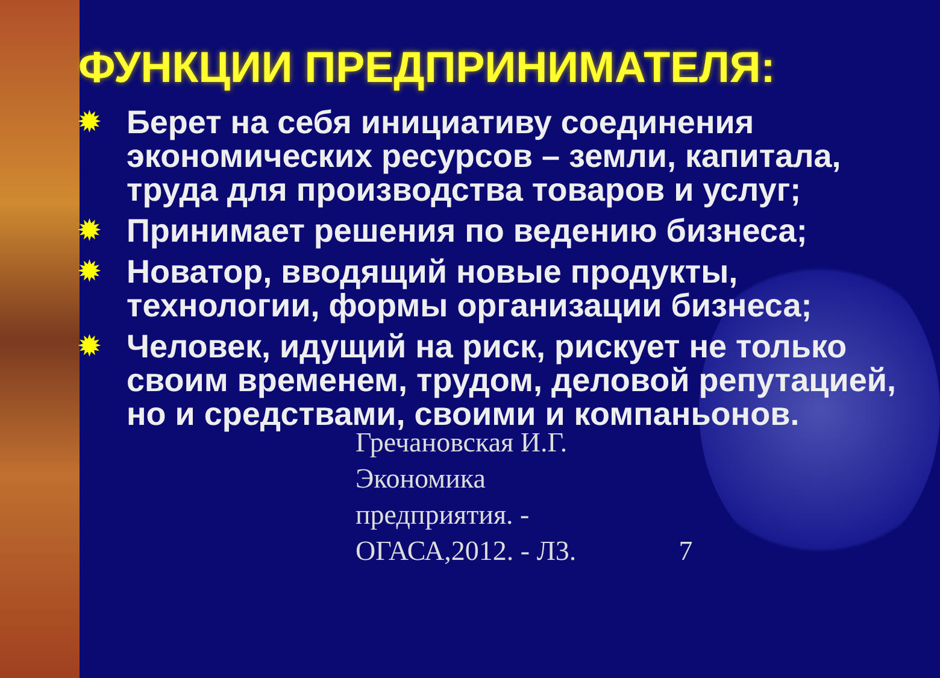ФУНКЦИИ ПРЕДПРИНИМАТЕЛЯ:
✹ Берет на себя инициативу соединения экономических ресурсов – земли, капитала, труда для производства товаров и услуг;
✹ Принимает решения по ведению бизнеса;
✹ Новатор, вводящий новые продукты, технологии, формы организации бизнеса;
✹ Человек, идущий на риск, рискует не только своим временем, трудом, деловой репутацией, но и средствами, своими и компаньонов.
Гречановская И.Г.
Экономика
предприятия. -
ОГАСА,2012. - Л3.
7